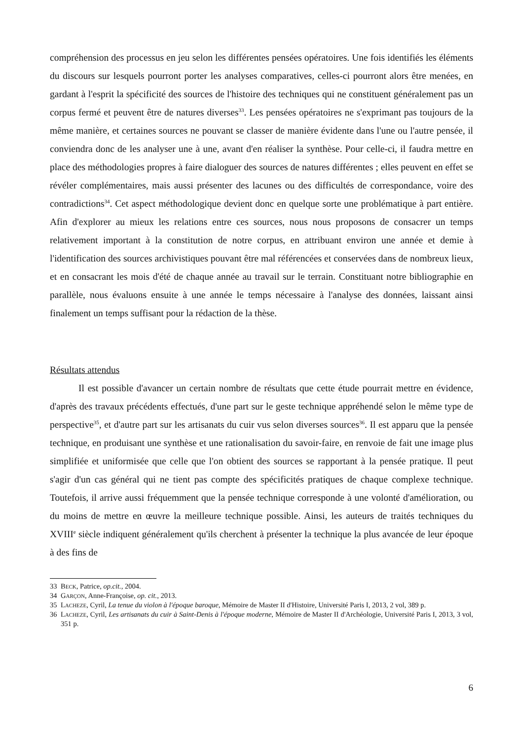compréhension des processus en jeu selon les différentes pensées opératoires. Une fois identifiés les éléments du discours sur lesquels pourront porter les analyses comparatives, celles-ci pourront alors être menées, en gardant à l'esprit la spécificité des sources de l'histoire des techniques qui ne constituent généralement pas un corpus fermé et peuvent être de natures diverses<sup>33</sup>. Les pensées opératoires ne s'exprimant pas toujours de la même manière, et certaines sources ne pouvant se classer de manière évidente dans l'une ou l'autre pensée, il conviendra donc de les analyser une à une, avant d'en réaliser la synthèse. Pour celle-ci, il faudra mettre en place des méthodologies propres à faire dialoguer des sources de natures différentes ; elles peuvent en effet se révéler complémentaires, mais aussi présenter des lacunes ou des difficultés de correspondance, voire des contradictions<sup>34</sup>. Cet aspect méthodologique devient donc en quelque sorte une problématique à part entière. Afin d'explorer au mieux les relations entre ces sources, nous nous proposons de consacrer un temps relativement important à la constitution de notre corpus, en attribuant environ une année et demie à l'identification des sources archivistiques pouvant être mal référencées et conservées dans de nombreux lieux, et en consacrant les mois d'été de chaque année au travail sur le terrain. Constituant notre bibliographie en parallèle, nous évaluons ensuite à une année le temps nécessaire à l'analyse des données, laissant ainsi finalement un temps suffisant pour la rédaction de la thèse.
Résultats attendus
Il est possible d'avancer un certain nombre de résultats que cette étude pourrait mettre en évidence, d'après des travaux précédents effectués, d'une part sur le geste technique appréhendé selon le même type de perspective<sup>35</sup>, et d'autre part sur les artisanats du cuir vus selon diverses sources<sup>36</sup>. Il est apparu que la pensée technique, en produisant une synthèse et une rationalisation du savoir-faire, en renvoie de fait une image plus simplifiée et uniformisée que celle que l'on obtient des sources se rapportant à la pensée pratique. Il peut s'agir d'un cas général qui ne tient pas compte des spécificités pratiques de chaque complexe technique. Toutefois, il arrive aussi fréquemment que la pensée technique corresponde à une volonté d'amélioration, ou du moins de mettre en œuvre la meilleure technique possible. Ainsi, les auteurs de traités techniques du XVIII<sup>e</sup> siècle indiquent généralement qu'ils cherchent à présenter la technique la plus avancée de leur époque à des fins de
33 BECK, Patrice, op.cit., 2004.
34 GARÇON, Anne-Françoise, op. cit., 2013.
35 LACHEZE, Cyril, La tenue du violon à l'époque baroque, Mémoire de Master II d'Histoire, Université Paris I, 2013, 2 vol, 389 p.
36 LACHEZE, Cyril, Les artisanats du cuir à Saint-Denis à l'époque moderne, Mémoire de Master II d'Archéologie, Université Paris I, 2013, 3 vol, 351 p.
6